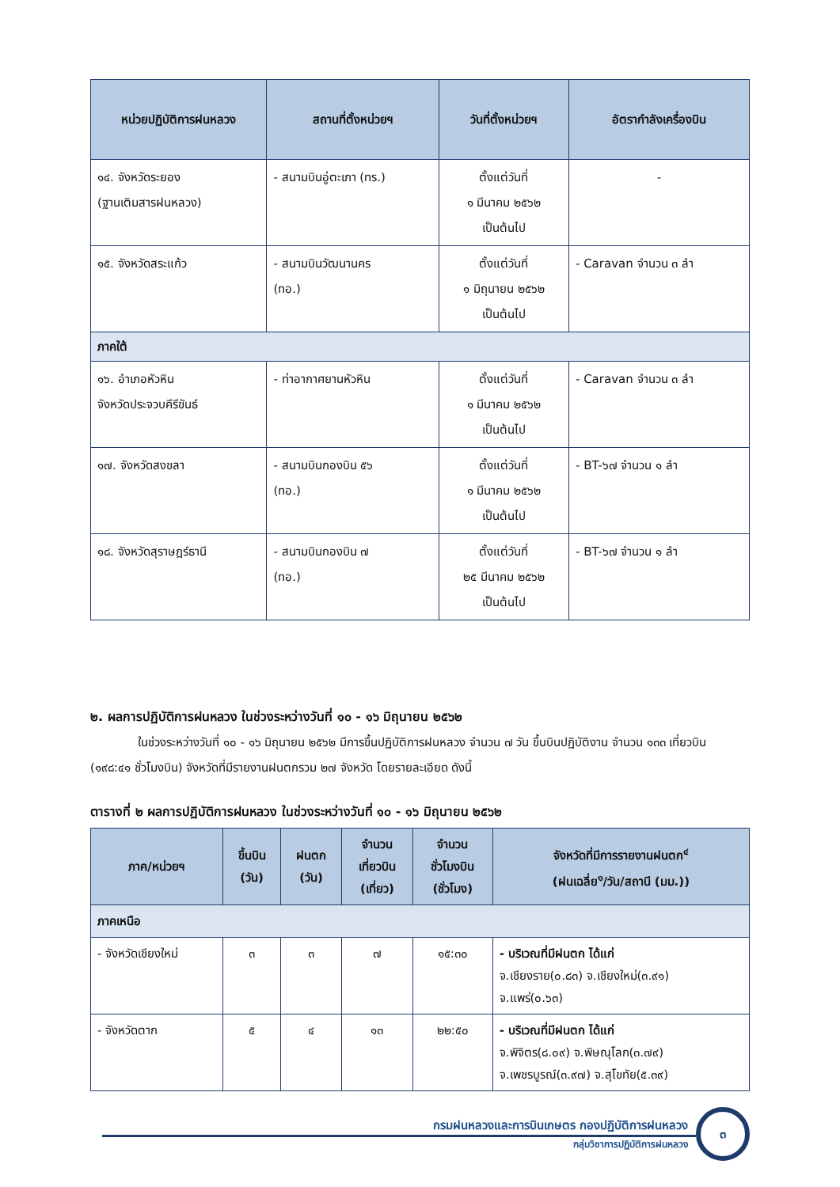| หน่วยปฏิบัติการฝนหลวง | สถานที่ตั้งหน่วยฯ | วันที่ตั้งหน่วยฯ | อัตรากำลังเครื่องบิน |
| --- | --- | --- | --- |
| ๑๔. จังหวัดระยอง (ฐานเติมสารฝนหลวง) | - สนามบินอู่ตะเภา (ทร.) | ตั้งแต่วันที่ ๑ มีนาคม ๒๕๖๒ เป็นต้นไป | - |
| ๑๕. จังหวัดสระแก้ว | - สนามบินวัฒนานคร (ทอ.) | ตั้งแต่วันที่ ๑ มิถุนายน ๒๕๖๒ เป็นต้นไป | - Caravan จำนวน ๓ ลำ |
| ภาคใต้ | | | |
| ๑๖. อำเภอหัวหิน จังหวัดประจวบคีรีขันธ์ | - ท่าอากาศยานหัวหิน | ตั้งแต่วันที่ ๑ มีนาคม ๒๕๖๒ เป็นต้นไป | - Caravan จำนวน ๓ ลำ |
| ๑๗. จังหวัดสงขลา | - สนามบินกองบิน ๕๖ (ทอ.) | ตั้งแต่วันที่ ๑ มีนาคม ๒๕๖๒ เป็นต้นไป | - BT-๖๗ จำนวน ๑ ลำ |
| ๑๘. จังหวัดสุราษฎร์ธานี | - สนามบินกองบิน ๗ (ทอ.) | ตั้งแต่วันที่ ๒๕ มีนาคม ๒๕๖๒ เป็นต้นไป | - BT-๖๗ จำนวน ๑ ลำ |
๒. ผลการปฏิบัติการฝนหลวง ในช่วงระหว่างวันที่ ๑๐ - ๑๖ มิถุนายน ๒๕๖๒
ในช่วงระหว่างวันที่ ๑๐ - ๑๖ มิถุนายน ๒๕๖๒ มีการขึ้นปฏิบัติการฝนหลวง จำนวน ๗ วัน ขึ้นบินปฏิบัติงาน จำนวน ๑๓๓ เที่ยวบิน (๑๙๘:๔๑ ชั่วโมงบิน) จังหวัดที่มีรายงานฝนตกรวม ๒๗ จังหวัด โดยรายละเอียด ดังนี้
ตารางที่ ๒ ผลการปฏิบัติการฝนหลวง ในช่วงระหว่างวันที่ ๑๐ - ๑๖ มิถุนายน ๒๕๖๒
| ภาค/หน่วยฯ | ขึ้นบิน (วัน) | ฝนตก (วัน) | จำนวน เที่ยวบิน (เที่ยว) | จำนวน ชั่วโมงบิน (ชั่วโมง) | จังหวัดที่มีการรายงานฝนตก<sup>๔</sup> (ฝนเฉลี่ย<sup>๑</sup>/วัน/สถานี (มม.)) |
| --- | --- | --- | --- | --- | --- |
| ภาคเหนือ | | | | | |
| - จังหวัดเชียงใหม่ | ๓ | ๓ | ๗ | ๑๕:๓๐ | - บริเวณที่มีฝนตก ได้แก่ จ.เชียงราย(๐.๘๓) จ.เชียงใหม่(๓.๙๑) จ.แพร่(๐.๖๓) |
| - จังหวัดตาก | ๕ | ๔ | ๑๓ | ๒๒:๕๐ | - บริเวณที่มีฝนตก ได้แก่ จ.พิจิตร(๘.๐๙) จ.พิษณุโลก(๓.๗๙) จ.เพชรบูรณ์(๓.๙๗) จ.สุโขทัย(๕.๓๙) |
กรมฝนหลวงและการบินเกษตร กองปฏิบัติการฝนหลวง
กลุ่มวิชาการปฏิบัติการฝนหลวง
๓